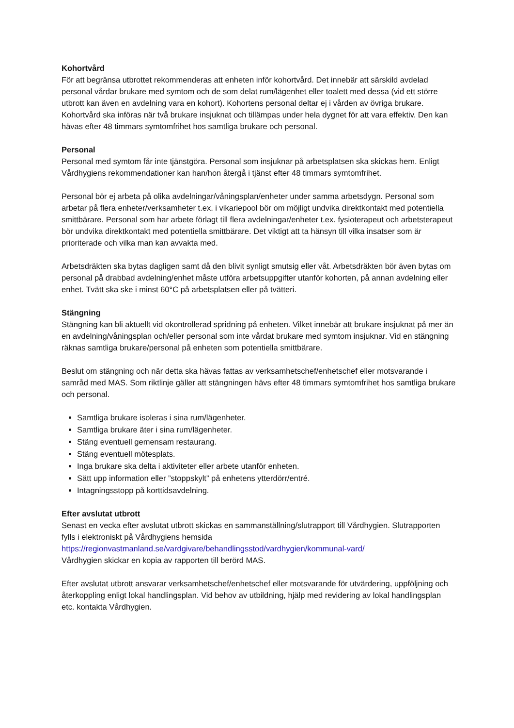Kohortvård
För att begränsa utbrottet rekommenderas att enheten inför kohortvård. Det innebär att särskild avdelad personal vårdar brukare med symtom och de som delat rum/lägenhet eller toalett med dessa (vid ett större utbrott kan även en avdelning vara en kohort). Kohortens personal deltar ej i vården av övriga brukare. Kohortvård ska införas när två brukare insjuknat och tillämpas under hela dygnet för att vara effektiv. Den kan hävas efter 48 timmars symtomfrihet hos samtliga brukare och personal.
Personal
Personal med symtom får inte tjänstgöra. Personal som insjuknar på arbetsplatsen ska skickas hem. Enligt Vårdhygiens rekommendationer kan han/hon återgå i tjänst efter 48 timmars symtomfrihet.
Personal bör ej arbeta på olika avdelningar/våningsplan/enheter under samma arbetsdygn. Personal som arbetar på flera enheter/verksamheter t.ex. i vikariepool bör om möjligt undvika direktkontakt med potentiella smittbärare. Personal som har arbete förlagt till flera avdelningar/enheter t.ex. fysioterapeut och arbetsterapeut bör undvika direktkontakt med potentiella smittbärare. Det viktigt att ta hänsyn till vilka insatser som är prioriterade och vilka man kan avvakta med.
Arbetsdräkten ska bytas dagligen samt då den blivit synligt smutsig eller våt. Arbetsdräkten bör även bytas om personal på drabbad avdelning/enhet måste utföra arbetsuppgifter utanför kohorten, på annan avdelning eller enhet. Tvätt ska ske i minst 60°C på arbetsplatsen eller på tvätteri.
Stängning
Stängning kan bli aktuellt vid okontrollerad spridning på enheten. Vilket innebär att brukare insjuknat på mer än en avdelning/våningsplan och/eller personal som inte vårdat brukare med symtom insjuknar. Vid en stängning räknas samtliga brukare/personal på enheten som potentiella smittbärare.
Beslut om stängning och när detta ska hävas fattas av verksamhetschef/enhetschef eller motsvarande i samråd med MAS. Som riktlinje gäller att stängningen hävs efter 48 timmars symtomfrihet hos samtliga brukare och personal.
Samtliga brukare isoleras i sina rum/lägenheter.
Samtliga brukare äter i sina rum/lägenheter.
Stäng eventuell gemensam restaurang.
Stäng eventuell mötesplats.
Inga brukare ska delta i aktiviteter eller arbete utanför enheten.
Sätt upp information eller ”stoppskylt” på enhetens ytterdörr/entré.
Intagningsstopp på korttidsavdelning.
Efter avslutat utbrott
Senast en vecka efter avslutat utbrott skickas en sammanställning/slutrapport till Vårdhygien. Slutrapporten fylls i elektroniskt på Vårdhygiens hemsida
https://regionvastmanland.se/vardgivare/behandlingsstod/vardhygien/kommunal-vard/
Vårdhygien skickar en kopia av rapporten till berörd MAS.
Efter avslutat utbrott ansvarar verksamhetschef/enhetschef eller motsvarande för utvärdering, uppföljning och återkoppling enligt lokal handlingsplan. Vid behov av utbildning, hjälp med revidering av lokal handlingsplan etc. kontakta Vårdhygien.